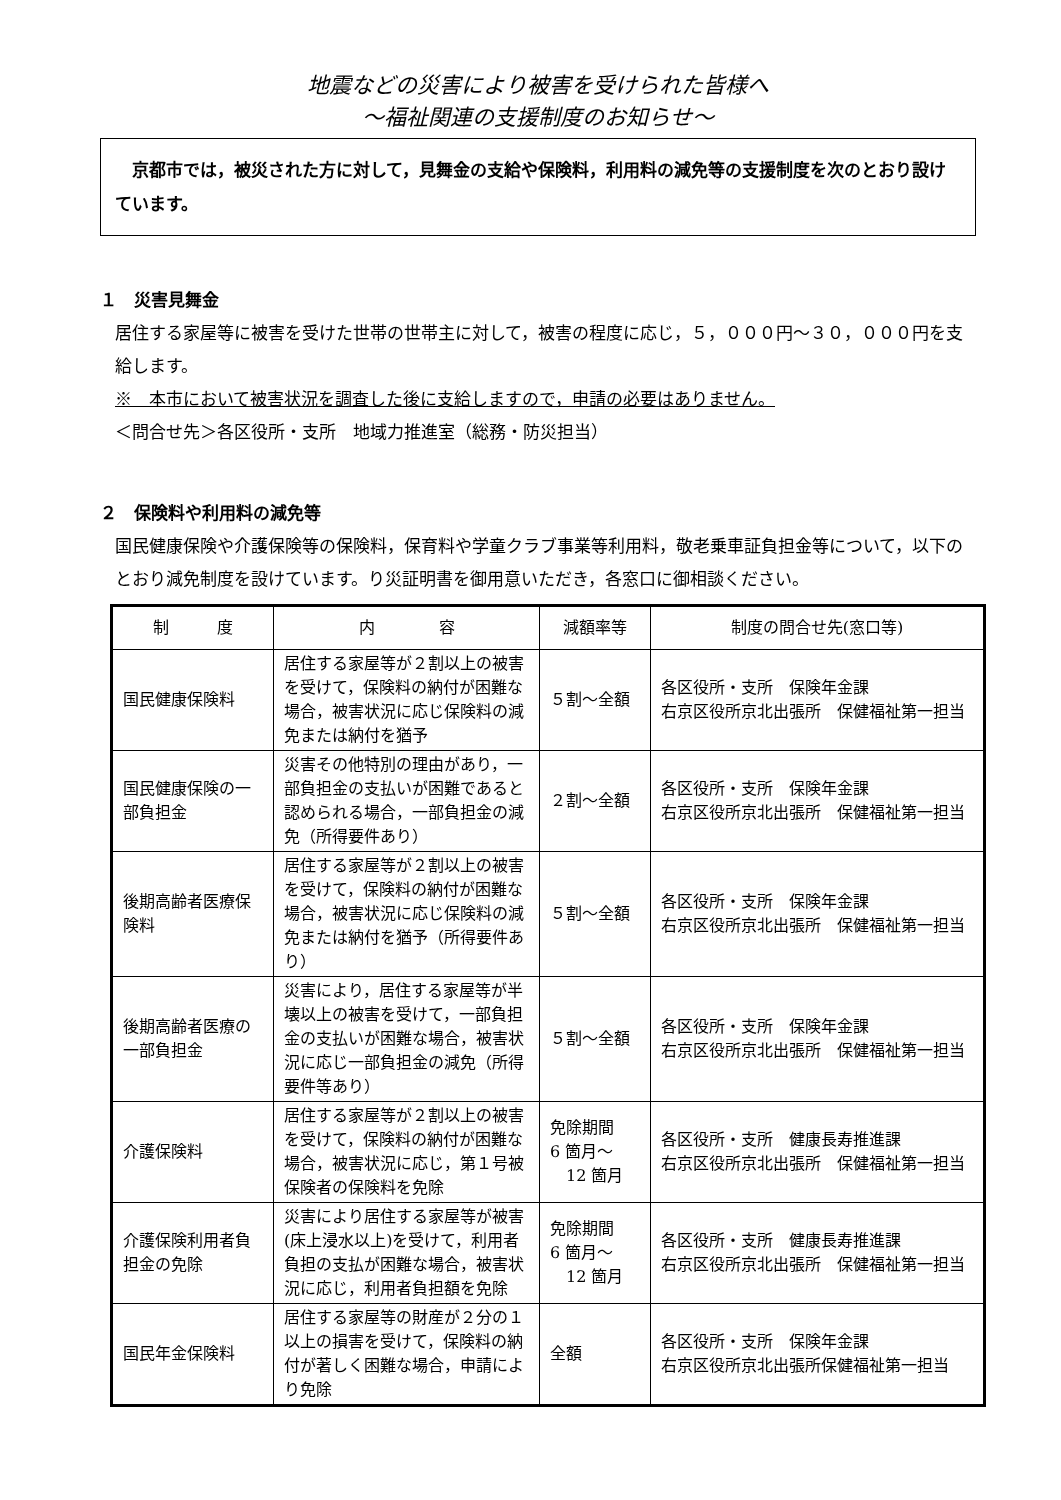地震などの災害により被害を受けられた皆様へ
～福祉関連の支援制度のお知らせ～
　京都市では，被災された方に対して，見舞金の支給や保険料，利用料の減免等の支援制度を次のとおり設けています。
１　災害見舞金
居住する家屋等に被害を受けた世帯の世帯主に対して，被害の程度に応じ，５，０００円～３０，０００円を支給します。
※　本市において被害状況を調査した後に支給しますので，申請の必要はありません。
＜問合せ先＞各区役所・支所　地域力推進室（総務・防災担当）
２　保険料や利用料の減免等
国民健康保険や介護保険等の保険料，保育料や学童クラブ事業等利用料，敬老乗車証負担金等について，以下のとおり減免制度を設けています。り災証明書を御用意いただき，各窓口に御相談ください。
| 制 度 | 内 容 | 減額率等 | 制度の問合せ先(窓口等) |
| --- | --- | --- | --- |
| 国民健康保険料 | 居住する家屋等が２割以上の被害を受けて，保険料の納付が困難な場合，被害状況に応じ保険料の減免または納付を猶予 | ５割～全額 | 各区役所・支所 保険年金課 右京区役所京北出張所 保健福祉第一担当 |
| 国民健康保険の一部負担金 | 災害その他特別の理由があり，一部負担金の支払いが困難であると認められる場合，一部負担金の減免（所得要件あり） | ２割～全額 | 各区役所・支所 保険年金課 右京区役所京北出張所 保健福祉第一担当 |
| 後期高齢者医療保険料 | 居住する家屋等が２割以上の被害を受けて，保険料の納付が困難な場合，被害状況に応じ保険料の減免または納付を猶予（所得要件あり） | ５割～全額 | 各区役所・支所 保険年金課 右京区役所京北出張所 保健福祉第一担当 |
| 後期高齢者医療の一部負担金 | 災害により，居住する家屋等が半壊以上の被害を受けて，一部負担金の支払いが困難な場合，被害状況に応じ一部負担金の減免（所得要件等あり） | ５割～全額 | 各区役所・支所 保険年金課 右京区役所京北出張所 保健福祉第一担当 |
| 介護保険料 | 居住する家屋等が２割以上の被害を受けて，保険料の納付が困難な場合，被害状況に応じ，第１号被保険者の保険料を免除 | 免除期間 6 箇月～ 12 箇月 | 各区役所・支所 健康長寿推進課 右京区役所京北出張所 保健福祉第一担当 |
| 介護保険利用者負担金の免除 | 災害により居住する家屋等が被害(床上浸水以上)を受けて，利用者負担の支払が困難な場合，被害状況に応じ，利用者負担額を免除 | 免除期間 6 箇月～ 12 箇月 | 各区役所・支所 健康長寿推進課 右京区役所京北出張所 保健福祉第一担当 |
| 国民年金保険料 | 居住する家屋等の財産が２分の１以上の損害を受けて，保険料の納付が著しく困難な場合，申請により免除 | 全額 | 各区役所・支所 保険年金課 右京区役所京北出張所保健福祉第一担当 |